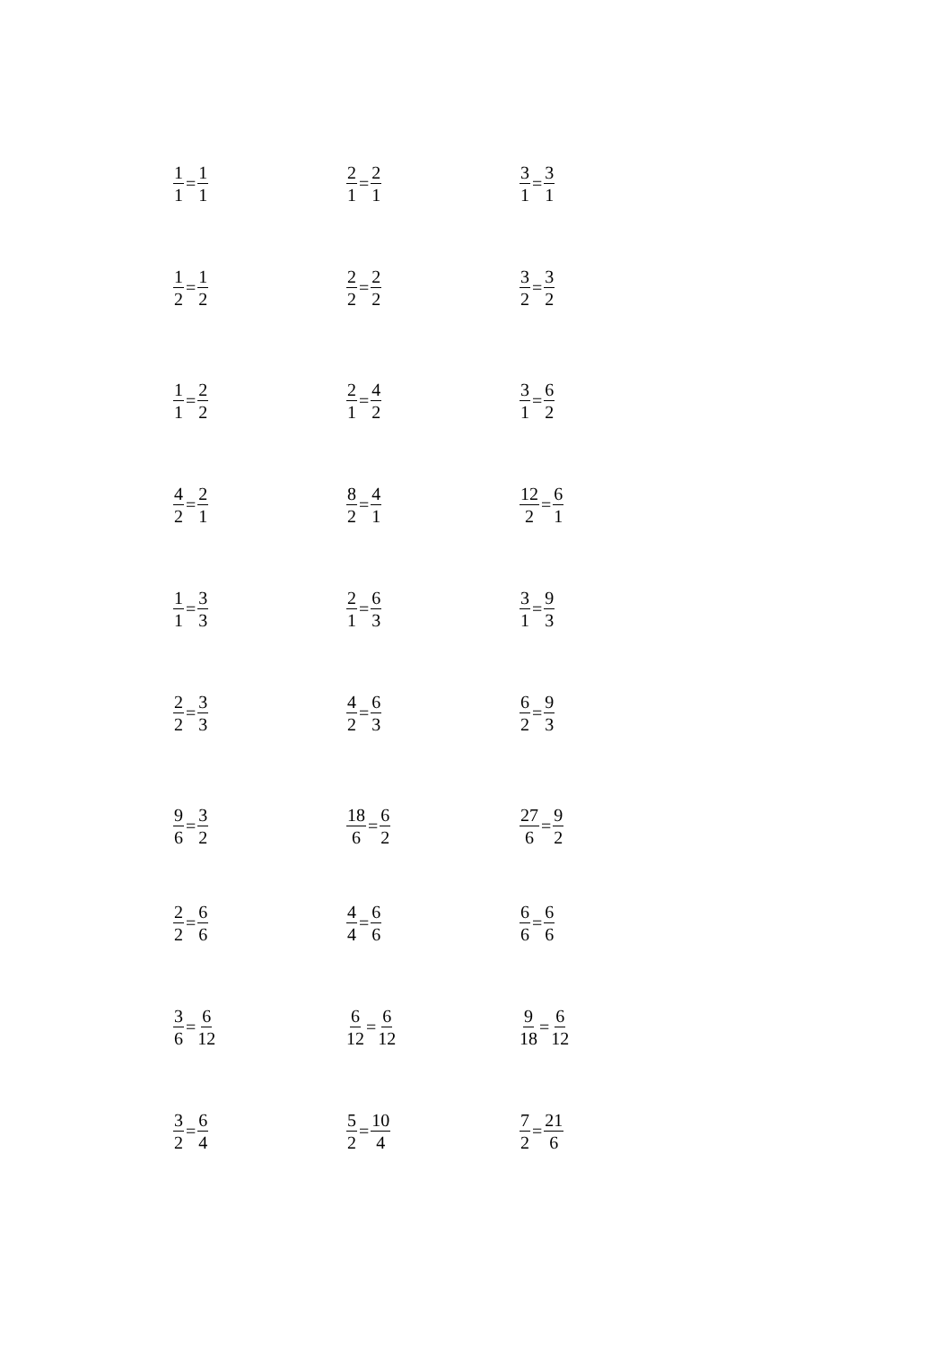| 1 1 = 1 1 | 2 1 = 2 1 | 3 1 = 3 1 |
| 1 2 = 1 2 | 2 2 = 2 2 | 3 2 = 3 2 |
| 1 1 = 2 2 | 2 1 = 4 2 | 3 1 = 6 2 |
| 4 2 = 2 1 | 8 2 = 4 1 | 12 2 = 6 1 |
| 1 1 = 3 3 | 2 1 = 6 3 | 3 1 = 9 3 |
| 2 2 = 3 3 | 4 2 = 6 3 | 6 2 = 9 3 |
| 9 6 = 3 2 | 18 6 = 6 2 | 27 6 = 9 2 |
| 2 2 = 6 6 | 4 4 = 6 6 | 6 6 = 6 6 |
| 3 6 = 6 12 | 6 12 = 6 12 | 9 18 = 6 12 |
| 3 2 = 6 4 | 5 2 = 10 4 | 7 2 = 21 6 |